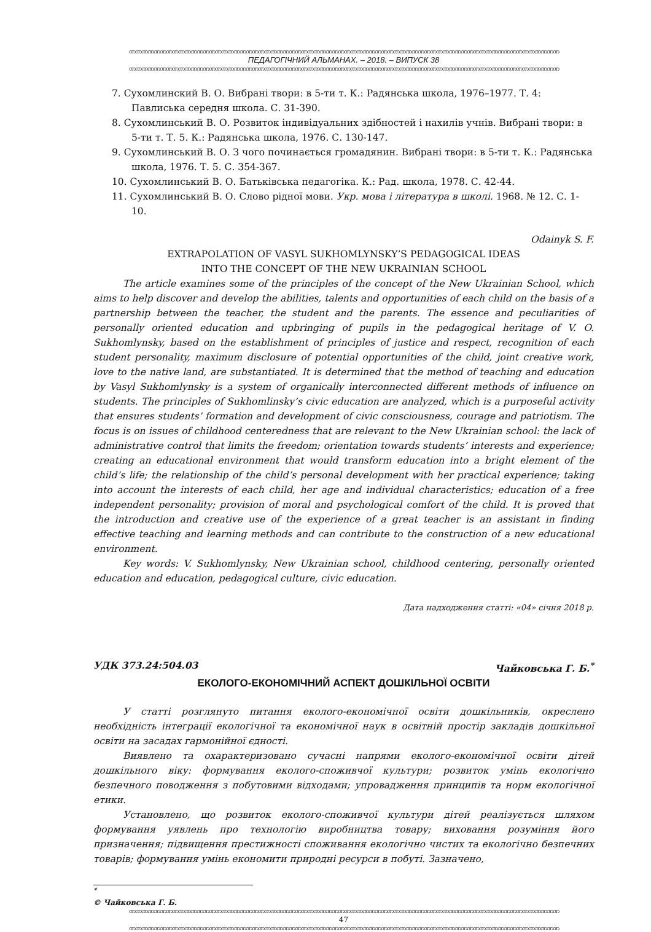ဏဏဏဏဏဏဏဏဏဏဏဏဏဏဏဏဏဏဏဏဏဏဏဏဏဏဏဏဏဏဏဏဏဏဏဏဏဏဏဏဏဏဏဏဏဏဏဏဏဏဏဏဏဏဏဏဏဏဏဏဏဏဏဏဏဏဏဏဏဏ
ПЕДАГОГІЧНИЙ АЛЬМАНАХ. – 2018. – ВИПУСК 38
ဏဏဏဏဏဏဏဏဏဏဏဏဏဏဏဏဏဏဏဏဏဏဏဏဏဏဏဏဏဏဏဏဏဏဏဏဏဏဏဏဏဏဏဏဏဏဏဏဏဏဏဏဏဏဏဏဏဏဏဏဏဏဏဏဏဏဏဏဏဏ
7. Сухомлинский В. О. Вибрані твори: в 5-ти т. К.: Радянська школа, 1976–1977. Т. 4: Павлиська середня школа. С. 31-390.
8. Сухомлинський В. О. Розвиток індивідуальних здібностей і нахилів учнів. Вибрані твори: в 5-ти т. Т. 5. К.: Радянська школа, 1976. С. 130-147.
9. Сухомлинський В. О. З чого починається громадянин. Вибрані твори: в 5-ти т. К.: Радянська школа, 1976. Т. 5. С. 354-367.
10. Сухомлинський В. О. Батьківська педагогіка. К.: Рад. школа, 1978. С. 42-44.
11. Сухомлинський В. О. Слово рідної мови. Укр. мова і література в школі. 1968. № 12. С. 1-10.
Odainyk S. F.
EXTRAPOLATION OF VASYL SUKHOMLYNSKY’S PEDAGOGICAL IDEAS
INTO THE CONCEPT OF THE NEW UKRAINIAN SCHOOL
The article examines some of the principles of the concept of the New Ukrainian School, which aims to help discover and develop the abilities, talents and opportunities of each child on the basis of a partnership between the teacher, the student and the parents. The essence and peculiarities of personally oriented education and upbringing of pupils in the pedagogical heritage of V. O. Sukhomlynsky, based on the establishment of principles of justice and respect, recognition of each student personality, maximum disclosure of potential opportunities of the child, joint creative work, love to the native land, are substantiated. It is determined that the method of teaching and education by Vasyl Sukhomlynsky is a system of organically interconnected different methods of influence on students. The principles of Sukhomlinsky’s civic education are analyzed, which is a purposeful activity that ensures students’ formation and development of civic consciousness, courage and patriotism. The focus is on issues of childhood centeredness that are relevant to the New Ukrainian school: the lack of administrative control that limits the freedom; orientation towards students’ interests and experience; creating an educational environment that would transform education into a bright element of the child’s life; the relationship of the child’s personal development with her practical experience; taking into account the interests of each child, her age and individual characteristics; education of a free independent personality; provision of moral and psychological comfort of the child. It is proved that the introduction and creative use of the experience of a great teacher is an assistant in finding effective teaching and learning methods and can contribute to the construction of a new educational environment.
Key words: V. Sukhomlynsky, New Ukrainian school, childhood centering, personally oriented education and education, pedagogical culture, civic education.
Дата надходження статті: «04» січня 2018 р.
УДК 373.24:504.03 Чайковська Г. Б.<sup>*</sup>
ЕКОЛОГО-ЕКОНОМІЧНИЙ АСПЕКТ ДОШКІЛЬНОЇ ОСВІТИ
У статті розглянуто питання еколого-економічної освіти дошкільників, окреслено необхідність інтеграції екологічної та економічної наук в освітній простір закладів дошкільної освіти на засадах гармонійної єдності.
Виявлено та охарактеризовано сучасні напрями еколого-економічної освіти дітей дошкільного віку: формування еколого-споживчої культури; розвиток умінь екологічно безпечного поводження з побутовими відходами; упровадження принципів та норм екологічної етики.
Установлено, що розвиток еколого-споживчої культури дітей реалізується шляхом формування уявлень про технологію виробництва товару; виховання розуміння його призначення; підвищення престижності споживання екологічно чистих та екологічно безпечних товарів; формування умінь економити природні ресурси в побуті. Зазначено,
<sup>*</sup>
© Чайковська Г. Б.
ဏဏဏဏဏဏဏဏဏဏဏဏဏဏဏဏဏဏဏဏဏဏဏဏဏဏဏဏဏဏဏဏဏဏဏဏဏဏဏဏဏဏဏဏဏဏဏဏဏဏဏဏဏဏဏဏဏဏဏဏဏဏဏဏဏဏဏဏဏဏ
47
ဏဏဏဏဏဏဏဏဏဏဏဏဏဏဏဏဏဏဏဏဏဏဏဏဏဏဏဏဏဏဏဏဏဏဏဏဏဏဏဏဏဏဏဏဏဏဏဏဏဏဏဏဏဏဏဏဏဏဏဏဏဏဏဏဏဏဏဏဏဏ